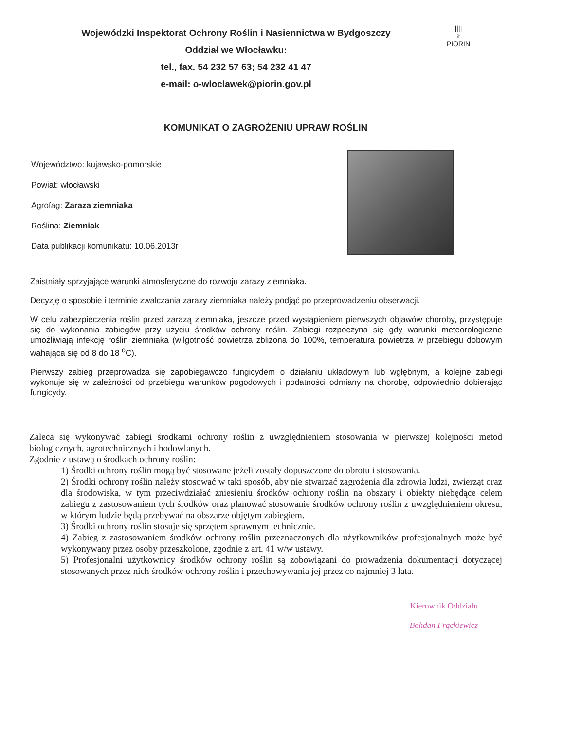||||
⚕
PIORIN
Wojewódzki Inspektorat Ochrony Roślin i Nasiennictwa w Bydgoszczy
Oddział we Włocławku:
tel., fax. 54 232 57 63; 54 232 41 47
e-mail: o-wloclawek@piorin.gov.pl
KOMUNIKAT O ZAGROŻENIU UPRAW ROŚLIN
Województwo: kujawsko-pomorskie
Powiat: włocławski
Agrofag: Zaraza ziemniaka
Roślina: Ziemniak
Data publikacji komunikatu: 10.06.2013r
Zaistniały sprzyjające warunki atmosferyczne do rozwoju zarazy ziemniaka.
Decyzję o sposobie i terminie zwalczania zarazy ziemniaka należy podjąć po przeprowadzeniu obserwacji.
W celu zabezpieczenia roślin przed zarazą ziemniaka, jeszcze przed wystąpieniem pierwszych objawów choroby, przystępuje się do wykonania zabiegów przy użyciu środków ochrony roślin. Zabiegi rozpoczyna się gdy warunki meteorologiczne umożliwiają infekcję roślin ziemniaka (wilgotność powietrza zbliżona do 100%, temperatura powietrza w przebiegu dobowym wahająca się od 8 do 18 <sup>o</sup>C).
Pierwszy zabieg przeprowadza się zapobiegawczo fungicydem o działaniu układowym lub wgłębnym, a kolejne zabiegi wykonuje się w zależności od przebiegu warunków pogodowych i podatności odmiany na chorobę, odpowiednio dobierając fungicydy.
Zaleca się wykonywać zabiegi środkami ochrony roślin z uwzględnieniem stosowania w pierwszej kolejności metod biologicznych, agrotechnicznych i hodowlanych.
Zgodnie z ustawą o środkach ochrony roślin:
1) Środki ochrony roślin mogą być stosowane jeżeli zostały dopuszczone do obrotu i stosowania.
2) Środki ochrony roślin należy stosować w taki sposób, aby nie stwarzać zagrożenia dla zdrowia ludzi, zwierząt oraz dla środowiska, w tym przeciwdziałać zniesieniu środków ochrony roślin na obszary i obiekty niebędące celem zabiegu z zastosowaniem tych środków oraz planować stosowanie środków ochrony roślin z uwzględnieniem okresu, w którym ludzie będą przebywać na obszarze objętym zabiegiem.
3) Środki ochrony roślin stosuje się sprzętem sprawnym technicznie.
4) Zabieg z zastosowaniem środków ochrony roślin przeznaczonych dla użytkowników profesjonalnych może być wykonywany przez osoby przeszkolone, zgodnie z art. 41 w/w ustawy.
5) Profesjonalni użytkownicy środków ochrony roślin są zobowiązani do prowadzenia dokumentacji dotyczącej stosowanych przez nich środków ochrony roślin i przechowywania jej przez co najmniej 3 lata.
Kierownik Oddziału
Bohdan Frąckiewicz